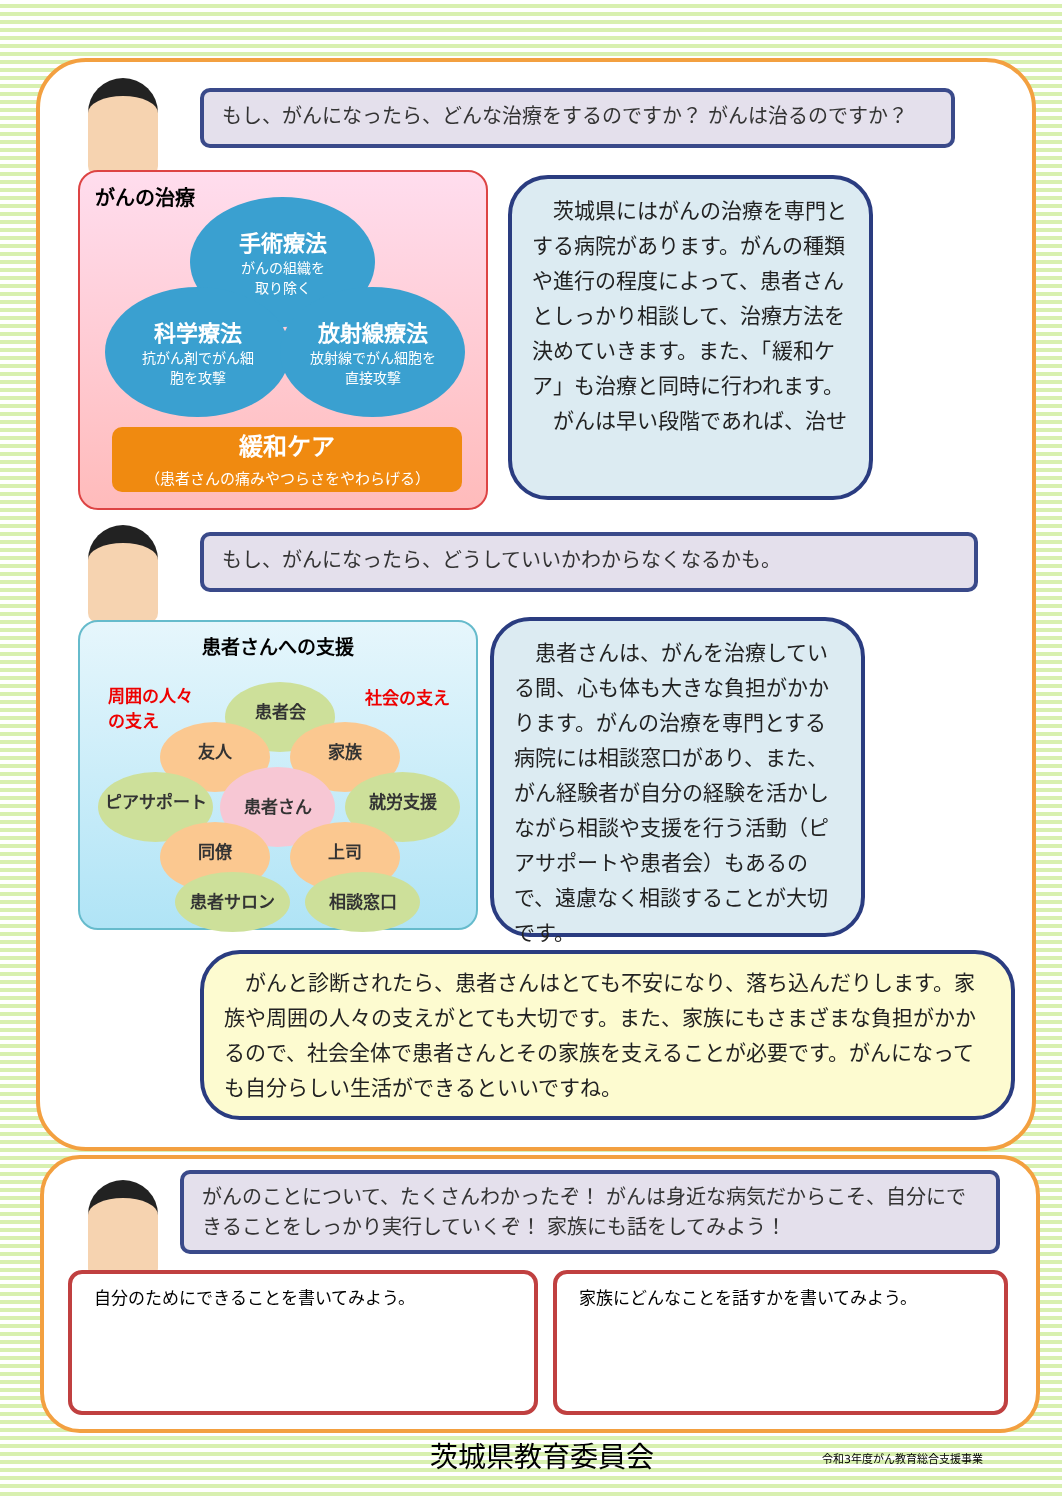もし、がんになったら、どんな治療をするのですか？ がんは治るのですか？
がんの治療
手術療法
がんの組織を
取り除く
科学療法
抗がん剤でがん細
胞を攻撃
放射線療法
放射線でがん細胞を
直接攻撃
緩和ケア
（患者さんの痛みやつらさをやわらげる）
　茨城県にはがんの治療を専門とする病院があります。がんの種類や進行の程度によって、患者さんとしっかり相談して、治療方法を決めていきます。また、「緩和ケア」も治療と同時に行われます。
　がんは早い段階であれば、治せ
もし、がんになったら、どうしていいかわからなくなるかも。
患者さんへの支援
周囲の人々
の支え
社会の支え
患者会
友人 家族
ピアサポート 患者さん 就労支援
同僚 上司
患者サロン 相談窓口
　患者さんは、がんを治療している間、心も体も大きな負担がかかります。がんの治療を専門とする病院には相談窓口があり、また、がん経験者が自分の経験を活かしながら相談や支援を行う活動（ピアサポートや患者会）もあるので、遠慮なく相談することが大切です。
　がんと診断されたら、患者さんはとても不安になり、落ち込んだりします。家族や周囲の人々の支えがとても大切です。また、家族にもさまざまな負担がかかるので、社会全体で患者さんとその家族を支えることが必要です。がんになっても自分らしい生活ができるといいですね。
がんのことについて、たくさんわかったぞ！ がんは身近な病気だからこそ、自分にできることをしっかり実行していくぞ！ 家族にも話をしてみよう！
自分のためにできることを書いてみよう。 家族にどんなことを話すかを書いてみよう。
茨城県教育委員会 令和3年度がん教育総合支援事業